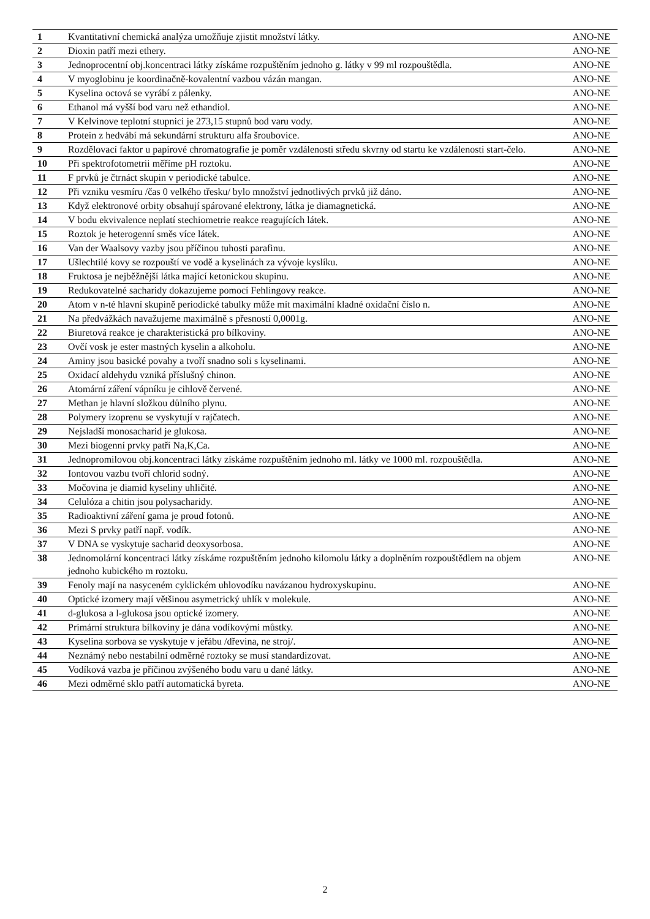| 1 | Kvantitativní chemická analýza umožňuje zjistit množství látky. | ANO-NE |
| 2 | Dioxin patří mezi ethery. | ANO-NE |
| 3 | Jednoprocentní obj.koncentraci látky získáme rozpuštěním jednoho g. látky v 99 ml rozpouštědla. | ANO-NE |
| 4 | V myoglobinu je koordinačně-kovalentní vazbou vázán mangan. | ANO-NE |
| 5 | Kyselina octová se vyrábí z pálenky. | ANO-NE |
| 6 | Ethanol má vyšší bod varu než ethandiol. | ANO-NE |
| 7 | V Kelvinove teplotní stupnici je 273,15 stupnů bod varu vody. | ANO-NE |
| 8 | Protein z hedvábí má sekundární strukturu alfa šroubovice. | ANO-NE |
| 9 | Rozdělovací faktor u papírové chromatografie je poměr vzdálenosti středu skvrny od startu ke vzdálenosti start-čelo. | ANO-NE |
| 10 | Při spektrofotometrii měříme pH roztoku. | ANO-NE |
| 11 | F prvků je čtrnáct skupin v periodické tabulce. | ANO-NE |
| 12 | Při vzniku vesmíru /čas 0 velkého třesku/ bylo množství jednotlivých prvků již dáno. | ANO-NE |
| 13 | Když elektronové orbity obsahují spárované elektrony, látka je diamagnetická. | ANO-NE |
| 14 | V bodu ekvivalence neplatí stechiometrie reakce reagujících látek. | ANO-NE |
| 15 | Roztok je heterogenní směs více látek. | ANO-NE |
| 16 | Van der Waalsovy vazby jsou příčinou tuhosti parafinu. | ANO-NE |
| 17 | Ušlechtilé kovy se rozpouští ve vodě a kyselinách za vývoje kyslíku. | ANO-NE |
| 18 | Fruktosa je nejběžnější látka mající ketonickou skupinu. | ANO-NE |
| 19 | Redukovatelné sacharidy dokazujeme pomocí Fehlingovy reakce. | ANO-NE |
| 20 | Atom v n-té hlavní skupině periodické tabulky může mít maximální kladné oxidační číslo n. | ANO-NE |
| 21 | Na předvážkách navažujeme maximálně s přesností 0,0001g. | ANO-NE |
| 22 | Biuretová reakce je charakteristická pro bílkoviny. | ANO-NE |
| 23 | Ovčí vosk je ester mastných kyselin a alkoholu. | ANO-NE |
| 24 | Aminy jsou basické povahy a tvoří snadno soli s kyselinami. | ANO-NE |
| 25 | Oxidací aldehydu vzniká příslušný chinon. | ANO-NE |
| 26 | Atomární záření vápníku je cihlově červené. | ANO-NE |
| 27 | Methan je hlavní složkou důlního plynu. | ANO-NE |
| 28 | Polymery izoprenu se vyskytují v rajčatech. | ANO-NE |
| 29 | Nejsladší monosacharid je glukosa. | ANO-NE |
| 30 | Mezi biogenní prvky patří Na,K,Ca. | ANO-NE |
| 31 | Jednopromilovou obj.koncentraci látky získáme rozpuštěním jednoho ml. látky ve 1000 ml. rozpouštědla. | ANO-NE |
| 32 | Iontovou vazbu tvoří chlorid sodný. | ANO-NE |
| 33 | Močovina je diamid kyseliny uhličité. | ANO-NE |
| 34 | Celulóza a chitin jsou polysacharidy. | ANO-NE |
| 35 | Radioaktivní záření gama je proud fotonů. | ANO-NE |
| 36 | Mezi S prvky patří např. vodík. | ANO-NE |
| 37 | V DNA se vyskytuje sacharid deoxysorbosa. | ANO-NE |
| 38 | Jednomolární koncentraci látky získáme rozpuštěním jednoho kilomolu látky a doplněním rozpouštědlem na objem jednoho kubického m roztoku. | ANO-NE |
| 39 | Fenoly mají na nasyceném cyklickém uhlovodíku navázanou hydroxyskupinu. | ANO-NE |
| 40 | Optické izomery mají většinou asymetrický uhlík v molekule. | ANO-NE |
| 41 | d-glukosa a l-glukosa jsou optické izomery. | ANO-NE |
| 42 | Primární struktura bílkoviny je dána vodíkovými můstky. | ANO-NE |
| 43 | Kyselina sorbova se vyskytuje v jeřábu /dřevina, ne stroj/. | ANO-NE |
| 44 | Neznámý nebo nestabilní odměrné roztoky se musí standardizovat. | ANO-NE |
| 45 | Vodíková vazba je příčinou zvýšeného bodu varu u dané látky. | ANO-NE |
| 46 | Mezi odměrné sklo patří automatická byreta. | ANO-NE |
2